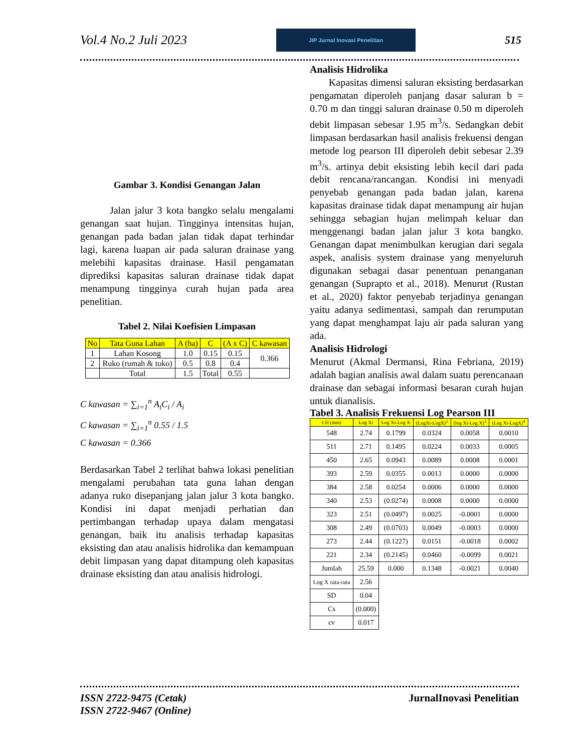Vol.4 No.2 Juli 2023
JIP Jurnal Inovasi Penelitian
515
Gambar 3. Kondisi Genangan Jalan
Jalan jalur 3 kota bangko selalu mengalami genangan saat hujan. Tingginya intensitas hujan, genangan pada badan jalan tidak dapat terhindar lagi, karena luapan air pada saluran drainase yang melebihi kapasitas drainase. Hasil pengamatan diprediksi kapasitas saluran drainase tidak dapat menampung tingginya curah hujan pada area penelitian.
Tabel 2. Nilai Koefisien Limpasan
| No | Tata Guna Lahan | A (ha) | C | (A x C) | C kawasan |
| --- | --- | --- | --- | --- | --- |
| 1 | Lahan Kosong | 1.0 | 0.15 | 0.15 | 0.366 |
| 2 | Ruko (rumah & toko) | 0.5 | 0.8 | 0.4 | |
| | Total | 1.5 | Total | 0.55 | |
C kawasan = ∑<sub>i=1</sub><sup>n</sup> A<sub>i</sub>C<sub>i</sub> / A<sub>i</sub>
C kawasan = ∑<sub>i=1</sub><sup>n</sup> 0.55 / 1.5
C kawasan = 0.366
Berdasarkan Tabel 2 terlihat bahwa lokasi penelitian mengalami perubahan tata guna lahan dengan adanya ruko disepanjang jalan jalur 3 kota bangko. Kondisi ini dapat menjadi perhatian dan pertimbangan terhadap upaya dalam mengatasi genangan, baik itu analisis terhadap kapasitas eksisting dan atau analisis hidrolika dan kemampuan debit limpasan yang dapat ditampung oleh kapasitas drainase eksisting dan atau analisis hidrologi.
Analisis Hidrolika
Kapasitas dimensi saluran eksisting berdasarkan pengamatan diperoleh panjang dasar saluran b = 0.70 m dan tinggi saluran drainase 0.50 m diperoleh debit limpasan sebesar 1.95 m<sup>3</sup>/s. Sedangkan debit limpasan berdasarkan hasil analisis frekuensi dengan metode log pearson III diperoleh debit sebesar 2.39 m<sup>3</sup>/s. artinya debit eksisting lebih kecil dari pada debit rencana/rancangan. Kondisi ini menyadi penyebab genangan pada badan jalan, karena kapasitas drainase tidak dapat menampung air hujan sehingga sebagian hujan melimpah keluar dan menggenangi badan jalan jalur 3 kota bangko. Genangan dapat menimbulkan kerugian dari segala aspek, analisis system drainase yang menyeluruh digunakan sebagai dasar penentuan penanganan genangan (Suprapto et al., 2018). Menurut (Rustan et al., 2020) faktor penyebab terjadinya genangan yaitu adanya sedimentasi, sampah dan rerumputan yang dapat menghampat laju air pada saluran yang ada.
Analisis Hidrologi
Menurut (Akmal Dermansi, Rina Febriana, 2019) adalah bagian analisis awal dalam suatu perencanaan drainase dan sebagai informasi besaran curah hujan untuk dianalisis.
Tabel 3. Analisis Frekuensi Log Pearson III
| CH (mm) | Log Xi | Log Xi-Log X | (LogXi-LogX)<sup>2</sup> | (log Xi-Log X)<sup>3</sup> | (Log Xi-LogX)<sup>4</sup> |
| --- | --- | --- | --- | --- | --- |
| 548 | 2.74 | 0.1799 | 0.0324 | 0.0058 | 0.0010 |
| 511 | 2.71 | 0.1495 | 0.0224 | 0.0033 | 0.0005 |
| 450 | 2.65 | 0.0943 | 0.0089 | 0.0008 | 0.0001 |
| 393 | 2.59 | 0.0355 | 0.0013 | 0.0000 | 0.0000 |
| 384 | 2.58 | 0.0254 | 0.0006 | 0.0000 | 0.0000 |
| 340 | 2.53 | (0.0274) | 0.0008 | 0.0000 | 0.0000 |
| 323 | 2.51 | (0.0497) | 0.0025 | -0.0001 | 0.0000 |
| 308 | 2.49 | (0.0703) | 0.0049 | -0.0003 | 0.0000 |
| 273 | 2.44 | (0.1227) | 0.0151 | -0.0018 | 0.0002 |
| 221 | 2.34 | (0.2145) | 0.0460 | -0.0099 | 0.0021 |
| Jumlah | 25.59 | 0.000 | 0.1348 | -0.0021 | 0.0040 |
| Log X rata-rata | 2.56 | | | | |
| SD | 0.04 | | | | |
| Cs | (0.000) | | | | |
| cv | 0.017 | | | | |
ISSN 2722-9475 (Cetak)
ISSN 2722-9467 (Online) JurnalInovasi Penelitian